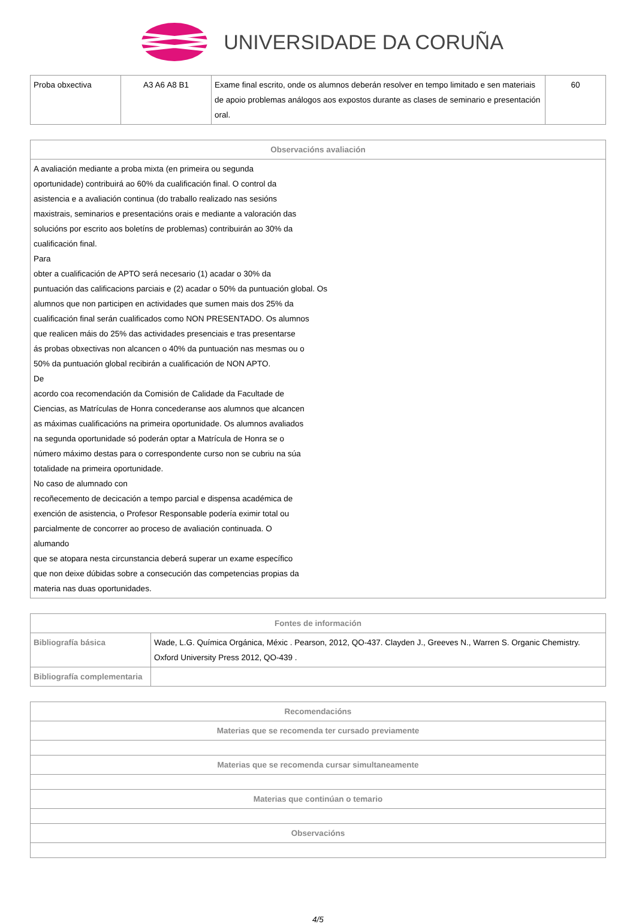UNIVERSIDADE DA CORUÑA
| Proba obxectiva | A3 A6 A8 B1 | Exame final escrito, onde os alumnos deberán resolver en tempo limitado e sen materiais de apoio problemas análogos aos expostos durante as clases de seminario e presentación oral. | 60 |
| Observacións avaliación |
| --- |
| A avaliación mediante a proba mixta (en primeira ou segunda oportunidade) contribuirá ao 60% da cualificación final. O control da asistencia e a avaliación continua (do traballo realizado nas sesións maxistrais, seminarios e presentacións orais e mediante a valoración das solucións por escrito aos boletíns de problemas) contribuirán ao 30% da cualificación final. Para obter a cualificación de APTO será necesario (1) acadar o 30% da puntuación das calificacions parciais e (2) acadar o 50% da puntuación global. Os alumnos que non participen en actividades que sumen mais dos 25% da cualificación final serán cualificados como NON PRESENTADO. Os alumnos que realicen máis do 25% das actividades presenciais e tras presentarse ás probas obxectivas non alcancen o 40% da puntuación nas mesmas ou o 50% da puntuación global recibirán a cualificación de NON APTO. De acordo coa recomendación da Comisión de Calidade da Facultade de Ciencias, as Matrículas de Honra concederanse aos alumnos que alcancen as máximas cualificacións na primeira oportunidade. Os alumnos avaliados na segunda oportunidade só poderán optar a Matrícula de Honra se o número máximo destas para o correspondente curso non se cubriu na súa totalidade na primeira oportunidade. No caso de alumnado con recoñecemento de decicación a tempo parcial e dispensa académica de exención de asistencia, o Profesor Responsable podería eximir total ou parcialmente de concorrer ao proceso de avaliación continuada. O alumando que se atopara nesta circunstancia deberá superar un exame específico que non deixe dúbidas sobre a consecución das competencias propias da materia nas duas oportunidades. |
| Fontes de información | |
| --- | --- |
| Bibliografía básica | Wade, L.G. Química Orgánica, Méxic . Pearson, 2012, QO-437. Clayden J., Greeves N., Warren S. Organic Chemistry. Oxford University Press 2012, QO-439 . |
| Bibliografía complementaria | |
| Recomendacións |
| --- |
| Materias que se recomenda ter cursado previamente |
| Materias que se recomenda cursar simultaneamente |
| Materias que continúan o temario |
| Observacións |
4/5